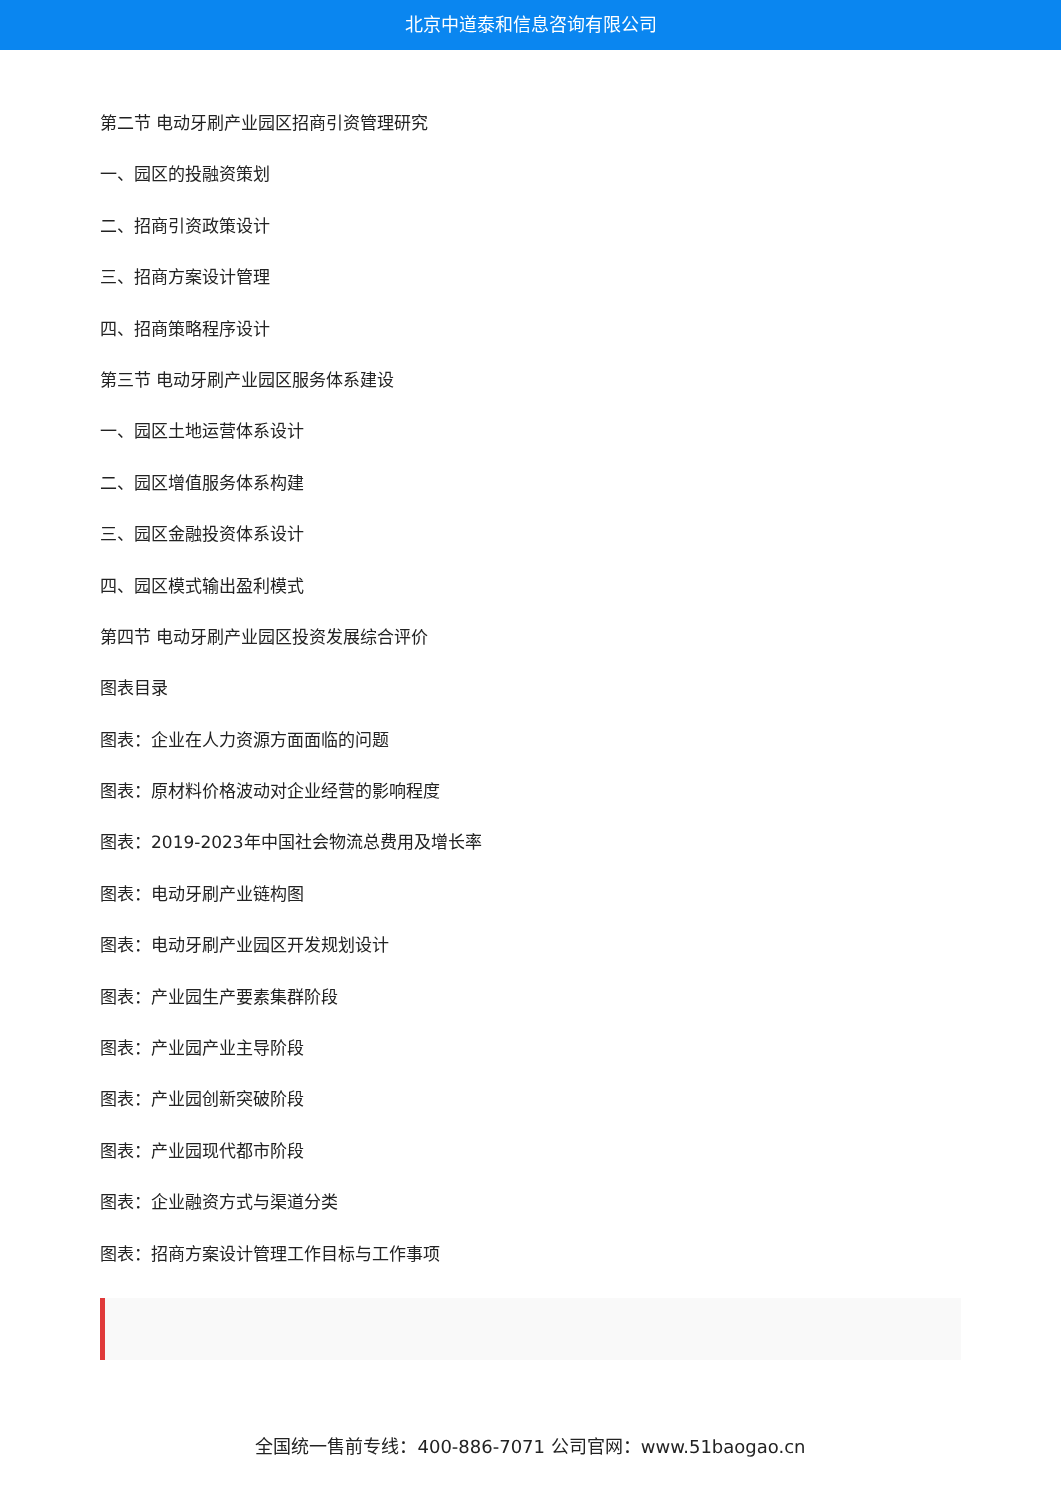北京中道泰和信息咨询有限公司
第二节 电动牙刷产业园区招商引资管理研究
一、园区的投融资策划
二、招商引资政策设计
三、招商方案设计管理
四、招商策略程序设计
第三节 电动牙刷产业园区服务体系建设
一、园区土地运营体系设计
二、园区增值服务体系构建
三、园区金融投资体系设计
四、园区模式输出盈利模式
第四节 电动牙刷产业园区投资发展综合评价
图表目录
图表：企业在人力资源方面面临的问题
图表：原材料价格波动对企业经营的影响程度
图表：2019-2023年中国社会物流总费用及增长率
图表：电动牙刷产业链构图
图表：电动牙刷产业园区开发规划设计
图表：产业园生产要素集群阶段
图表：产业园产业主导阶段
图表：产业园创新突破阶段
图表：产业园现代都市阶段
图表：企业融资方式与渠道分类
图表：招商方案设计管理工作目标与工作事项
全国统一售前专线：400-886-7071 公司官网：www.51baogao.cn